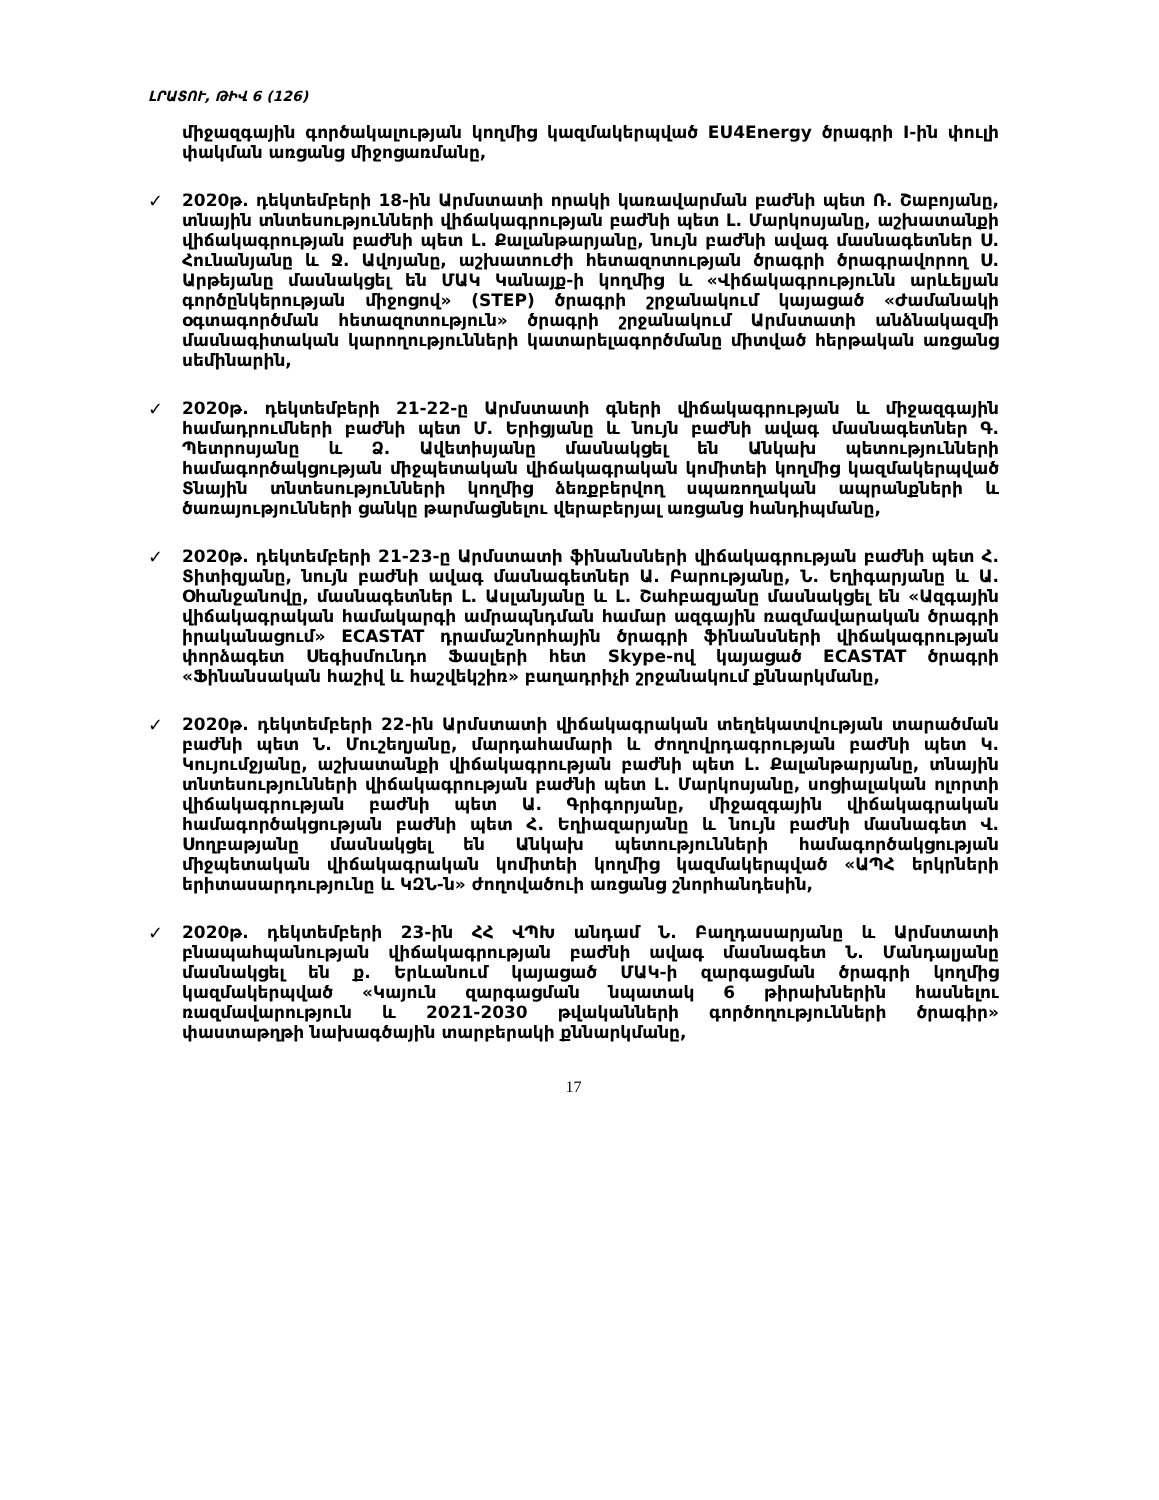ԼՐԱՏՈՒ, ԹԻՎ 6 (126)
միջազգային գործակալության կողմից կազմակերպված EU4Energy ծրագրի I-ին փուլի փակման առցանց միջոցառմանը,
✓
2020թ. դեկտեմբերի 18-ին Արմստատի որակի կառավարման բաժնի պետ Ռ. Շաբոյանը, տնային տնտեսությունների վիճակագրության բաժնի պետ Լ. Մարկոսյանը, աշխատանքի վիճակագրության բաժնի պետ Լ. Քալանթարյանը, նույն բաժնի ավագ մասնագետներ Ս. Հունանյանը և Ջ. Ավոյանը, աշխատուժի հետազոտության ծրագրի ծրագրավորող Ս. Արթեյանը մասնակցել են ՄԱԿ Կանայք-ի կողմից և «Վիճակագրությունն արևելյան գործընկերության միջոցով» (STEP) ծրագրի շրջանակում կայացած «Ժամանակի օգտագործման հետազոտություն» ծրագրի շրջանակում Արմստատի անձնակազմի մասնագիտական կարողությունների կատարելագործմանը միտված հերթական առցանց սեմինարին,
✓
2020թ. դեկտեմբերի 21-22-ը Արմստատի գների վիճակագրության և միջազգային համադրումների բաժնի պետ Մ. Երիցյանը և նույն բաժնի ավագ մասնագետներ Գ. Պետրոսյանը և Ձ. Ավետիսյանը մասնակցել են Անկախ պետությունների համագործակցության միջպետական վիճակագրական կոմիտեի կողմից կազմակերպված Տնային տնտեսությունների կողմից ձեռքբերվող սպառողական ապրանքների և ծառայությունների ցանկը թարմացնելու վերաբերյալ առցանց հանդիպմանը,
✓
2020թ. դեկտեմբերի 21-23-ը Արմստատի ֆինանսների վիճակագրության բաժնի պետ Հ. Տիտիզյանը, նույն բաժնի ավագ մասնագետներ Ա. Բարությանը, Ն. Եղիգարյանը և Ա. Օհանջանովը, մասնագետներ Լ. Ասլանյանը և Լ. Շահբազյանը մասնակցել են «Ազգային վիճակագրական համակարգի ամրապնդման համար ազգային ռազմավարական ծրագրի իրականացում» ECASTAT դրամաշնորհային ծրագրի ֆինանսների վիճակագրության փորձագետ Սեգիսմունդո Ֆասլերի հետ Skype-ով կայացած ECASTAT ծրագրի «Ֆինանսական հաշիվ և հաշվեկշիռ» բաղադրիչի շրջանակում քննարկմանը,
✓
2020թ. դեկտեմբերի 22-ին Արմստատի վիճակագրական տեղեկատվության տարածման բաժնի պետ Ն. Մուշեղյանը, մարդահամարի և ժողովրդագրության բաժնի պետ Կ. Կույումջյանը, աշխատանքի վիճակագրության բաժնի պետ Լ. Քալանթարյանը, տնային տնտեսությունների վիճակագրության բաժնի պետ Լ. Մարկոսյանը, սոցիալական ոլորտի վիճակագրության բաժնի պետ Ա. Գրիգորյանը, միջազգային վիճակագրական համագործակցության բաժնի պետ Հ. Եղիազարյանը և նույն բաժնի մասնագետ Վ. Սողբաթյանը մասնակցել են Անկախ պետությունների համագործակցության միջպետական վիճակագրական կոմիտեի կողմից կազմակերպված «ԱՊՀ երկրների երիտասարդությունը և ԿԶՆ-ն» ժողովածուի առցանց շնորհանդեսին,
✓
2020թ. դեկտեմբերի 23-ին ՀՀ ՎՊԽ անդամ Ն. Բաղդասարյանը և Արմստատի բնապահպանության վիճակագրության բաժնի ավագ մասնագետ Ն. Մանդալյանը մասնակցել են ք. Երևանում կայացած ՄԱԿ-ի զարգացման ծրագրի կողմից կազմակերպված «Կայուն զարգացման նպատակ 6 թիրախներին հասնելու ռազմավարություն և 2021-2030 թվականների գործողությունների ծրագիր» փաստաթղթի նախագծային տարբերակի քննարկմանը,
17